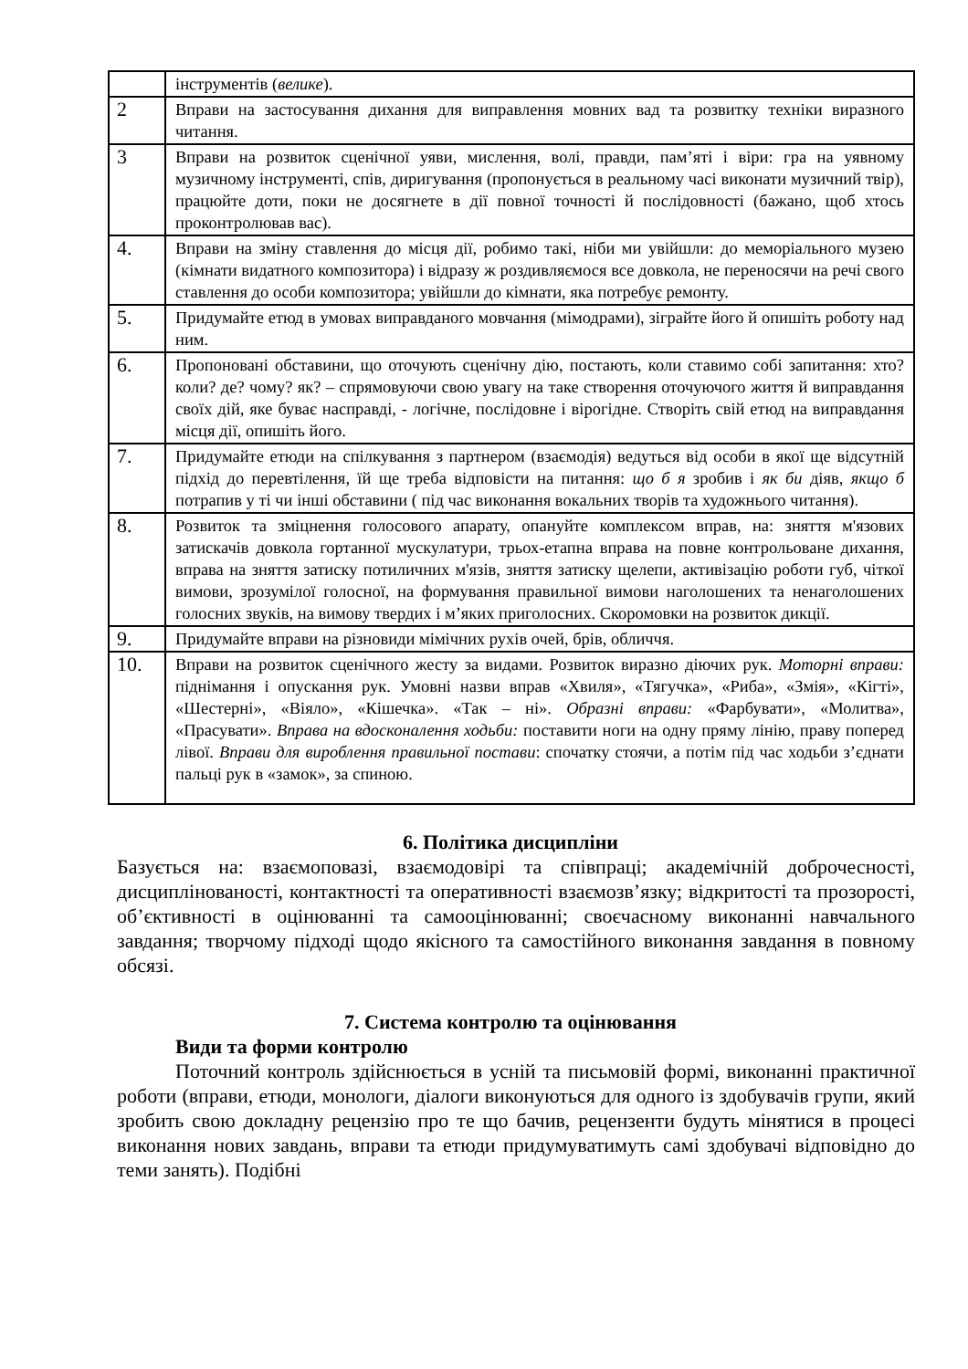| | інструментів ( велике ). |
| 2 | Вправи на застосування дихання для виправлення мовних вад та розвитку техніки виразного читання. |
| 3 | Вправи на розвиток сценічної уяви, мислення, волі, правди, пам’яті і віри: гра на уявному музичному інструменті, спів, диригування (пропонується в реальному часі виконати музичний твір), працюйте доти, поки не досягнете в дії повної точності й послідовності (бажано, щоб хтось проконтролював вас). |
| 4. | Вправи на зміну ставлення до місця дії, робимо такі, ніби ми увійшли: до меморіального музею (кімнати видатного композитора) і відразу ж роздивляємося все довкола, не переносячи на речі свого ставлення до особи композитора; увійшли до кімнати, яка потребує ремонту. |
| 5. | Придумайте етюд в умовах виправданого мовчання (мімодрами), зіграйте його й опишіть роботу над ним. |
| 6. | Пропоновані обставини, що оточують сценічну дію, постають, коли ставимо собі запитання: хто? коли? де? чому? як? – спрямовуючи свою увагу на таке створення оточуючого життя й виправдання своїх дій, яке буває насправді, - логічне, послідовне і вірогідне. Створіть свій етюд на виправдання місця дії, опишіть його. |
| 7. | Придумайте етюди на спілкування з партнером (взаємодія) ведуться від особи в якої ще відсутній підхід до перевтілення, їй ще треба відповісти на питання: що б я зробив і як би діяв, якщо б потрапив у ті чи інші обставини ( під час виконання вокальних творів та художнього читання). |
| 8. | Розвиток та зміцнення голосового апарату, опануйте комплексом вправ, на: зняття м'язових затискачів довкола гортанної мускулатури, трьох-етапна вправа на повне контрольоване дихання, вправа на зняття затиску потиличних м'язів, зняття затиску щелепи, активізацію роботи губ, чіткої вимови, зрозумілої голосної, на формування правильної вимови наголошених та ненаголошених голосних звуків, на вимову твердих і м’яких приголосних. Скоромовки на розвиток дикції. |
| 9. | Придумайте вправи на різновиди мімічних рухів очей, брів, обличчя. |
| 10. | Вправи на розвиток сценічного жесту за видами. Розвиток виразно діючих рук. Моторні вправи: піднімання і опускання рук. Умовні назви вправ «Хвиля», «Тягучка», «Риба», «Змія», «Кігті», «Шестерні», «Віяло», «Кішечка». «Так – ні». Образні вправи: «Фарбувати», «Молитва», «Прасувати». Вправа на вдосконалення ходьби: поставити ноги на одну пряму лінію, праву поперед лівої. Вправи для вироблення правильної постави : спочатку стоячи, а потім під час ходьби з’єднати пальці рук в «замок», за спиною. |
6. Політика дисципліни
Базується на: взаємоповазі, взаємодовірі та співпраці; академічній доброчесності, дисциплінованості, контактності та оперативності взаємозв’язку; відкритості та прозорості, об’єктивності в оцінюванні та самооцінюванні; своєчасному виконанні навчального завдання; творчому підході щодо якісного та самостійного виконання завдання в повному обсязі.
7. Система контролю та оцінювання
Види та форми контролю
Поточний контроль здійснюється в усній та письмовій формі, виконанні практичної роботи (вправи, етюди, монологи, діалоги виконуються для одного із здобувачів групи, який зробить свою докладну рецензію про те що бачив, рецензенти будуть мінятися в процесі виконання нових завдань, вправи та етюди придумуватимуть самі здобувачі відповідно до теми занять). Подібні